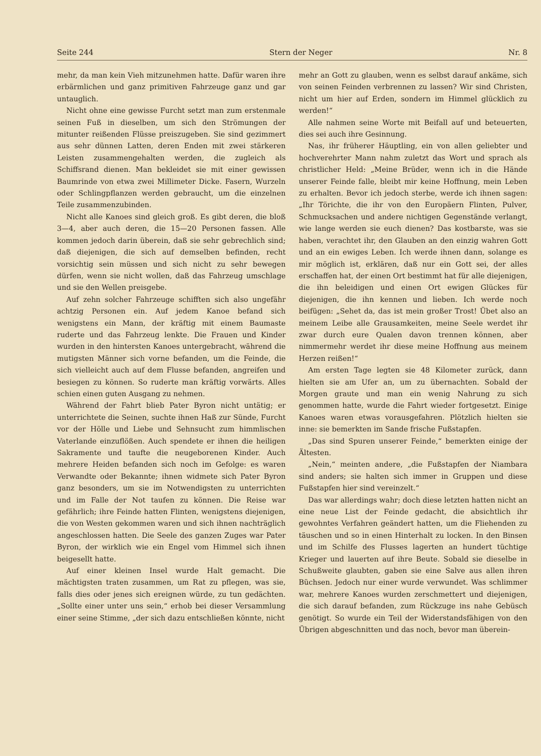Seite 244 Stern der Neger Nr. 8
mehr, da man kein Vieh mitzunehmen hatte. Dafür waren ihre erbärmlichen und ganz primitiven Fahrzeuge ganz und gar untauglich.
Nicht ohne eine gewisse Furcht setzt man zum erstenmale seinen Fuß in dieselben, um sich den Strömungen der mitunter reißenden Flüsse preiszugeben. Sie sind gezimmert aus sehr dünnen Latten, deren Enden mit zwei stärkeren Leisten zusammengehalten werden, die zugleich als Schiffsrand dienen. Man bekleidet sie mit einer gewissen Baumrinde von etwa zwei Millimeter Dicke. Fasern, Wurzeln oder Schlingpflanzen werden gebraucht, um die einzelnen Teile zusammenzubinden.
Nicht alle Kanoes sind gleich groß. Es gibt deren, die bloß 3—4, aber auch deren, die 15—20 Personen fassen. Alle kommen jedoch darin überein, daß sie sehr gebrechlich sind; daß diejenigen, die sich auf demselben befinden, recht vorsichtig sein müssen und sich nicht zu sehr bewegen dürfen, wenn sie nicht wollen, daß das Fahrzeug umschlage und sie den Wellen preisgebe.
Auf zehn solcher Fahrzeuge schifften sich also ungefähr achtzig Personen ein. Auf jedem Kanoe befand sich wenigstens ein Mann, der kräftig mit einem Baumaste ruderte und das Fahrzeug lenkte. Die Frauen und Kinder wurden in den hintersten Kanoes untergebracht, während die mutigsten Männer sich vorne befanden, um die Feinde, die sich vielleicht auch auf dem Flusse befanden, angreifen und besiegen zu können. So ruderte man kräftig vorwärts. Alles schien einen guten Ausgang zu nehmen.
Während der Fahrt blieb Pater Byron nicht untätig; er unterrichtete die Seinen, suchte ihnen Haß zur Sünde, Furcht vor der Hölle und Liebe und Sehnsucht zum himmlischen Vaterlande einzuflößen. Auch spendete er ihnen die heiligen Sakramente und taufte die neugeborenen Kinder. Auch mehrere Heiden befanden sich noch im Gefolge: es waren Verwandte oder Bekannte; ihnen widmete sich Pater Byron ganz besonders, um sie im Notwendigsten zu unterrichten und im Falle der Not taufen zu können. Die Reise war gefährlich; ihre Feinde hatten Flinten, wenigstens diejenigen, die von Westen gekommen waren und sich ihnen nachträglich angeschlossen hatten. Die Seele des ganzen Zuges war Pater Byron, der wirklich wie ein Engel vom Himmel sich ihnen beigesellt hatte.
Auf einer kleinen Insel wurde Halt gemacht. Die mächtigsten traten zusammen, um Rat zu pflegen, was sie, falls dies oder jenes sich ereignen würde, zu tun gedächten. „Sollte einer unter uns sein,“ erhob bei dieser Versammlung einer seine Stimme, „der sich dazu entschließen könnte, nicht
mehr an Gott zu glauben, wenn es selbst darauf ankäme, sich von seinen Feinden verbrennen zu lassen? Wir sind Christen, nicht um hier auf Erden, sondern im Himmel glücklich zu werden!“
Alle nahmen seine Worte mit Beifall auf und beteuerten, dies sei auch ihre Gesinnung.
Nas, ihr früherer Häuptling, ein von allen geliebter und hochverehrter Mann nahm zuletzt das Wort und sprach als christlicher Held: „Meine Brüder, wenn ich in die Hände unserer Feinde falle, bleibt mir keine Hoffnung, mein Leben zu erhalten. Bevor ich jedoch sterbe, werde ich ihnen sagen: „Ihr Törichte, die ihr von den Europäern Flinten, Pulver, Schmucksachen und andere nichtigen Gegenstände verlangt, wie lange werden sie euch dienen? Das kostbarste, was sie haben, verachtet ihr, den Glauben an den einzig wahren Gott und an ein ewiges Leben. Ich werde ihnen dann, solange es mir möglich ist, erklären, daß nur ein Gott sei, der alles erschaffen hat, der einen Ort bestimmt hat für alle diejenigen, die ihn beleidigen und einen Ort ewigen Glückes für diejenigen, die ihn kennen und lieben. Ich werde noch beifügen: „Sehet da, das ist mein großer Trost! Übet also an meinem Leibe alle Grausamkeiten, meine Seele werdet ihr zwar durch eure Qualen davon trennen können, aber nimmermehr werdet ihr diese meine Hoffnung aus meinem Herzen reißen!“
Am ersten Tage legten sie 48 Kilometer zurück, dann hielten sie am Ufer an, um zu übernachten. Sobald der Morgen graute und man ein wenig Nahrung zu sich genommen hatte, wurde die Fahrt wieder fortgesetzt. Einige Kanoes waren etwas vorausgefahren. Plötzlich hielten sie inne: sie bemerkten im Sande frische Fußstapfen.
„Das sind Spuren unserer Feinde,“ bemerkten einige der Ältesten.
„Nein,“ meinten andere, „die Fußstapfen der Niambara sind anders; sie halten sich immer in Gruppen und diese Fußstapfen hier sind vereinzelt.“
Das war allerdings wahr; doch diese letzten hatten nicht an eine neue List der Feinde gedacht, die absichtlich ihr gewohntes Verfahren geändert hatten, um die Fliehenden zu täuschen und so in einen Hinterhalt zu locken. In den Binsen und im Schilfe des Flusses lagerten an hundert tüchtige Krieger und lauerten auf ihre Beute. Sobald sie dieselbe in Schußweite glaubten, gaben sie eine Salve aus allen ihren Büchsen. Jedoch nur einer wurde verwundet. Was schlimmer war, mehrere Kanoes wurden zerschmettert und diejenigen, die sich darauf befanden, zum Rückzuge ins nahe Gebüsch genötigt. So wurde ein Teil der Widerstandsfähigen von den Übrigen abgeschnitten und das noch, bevor man überein-